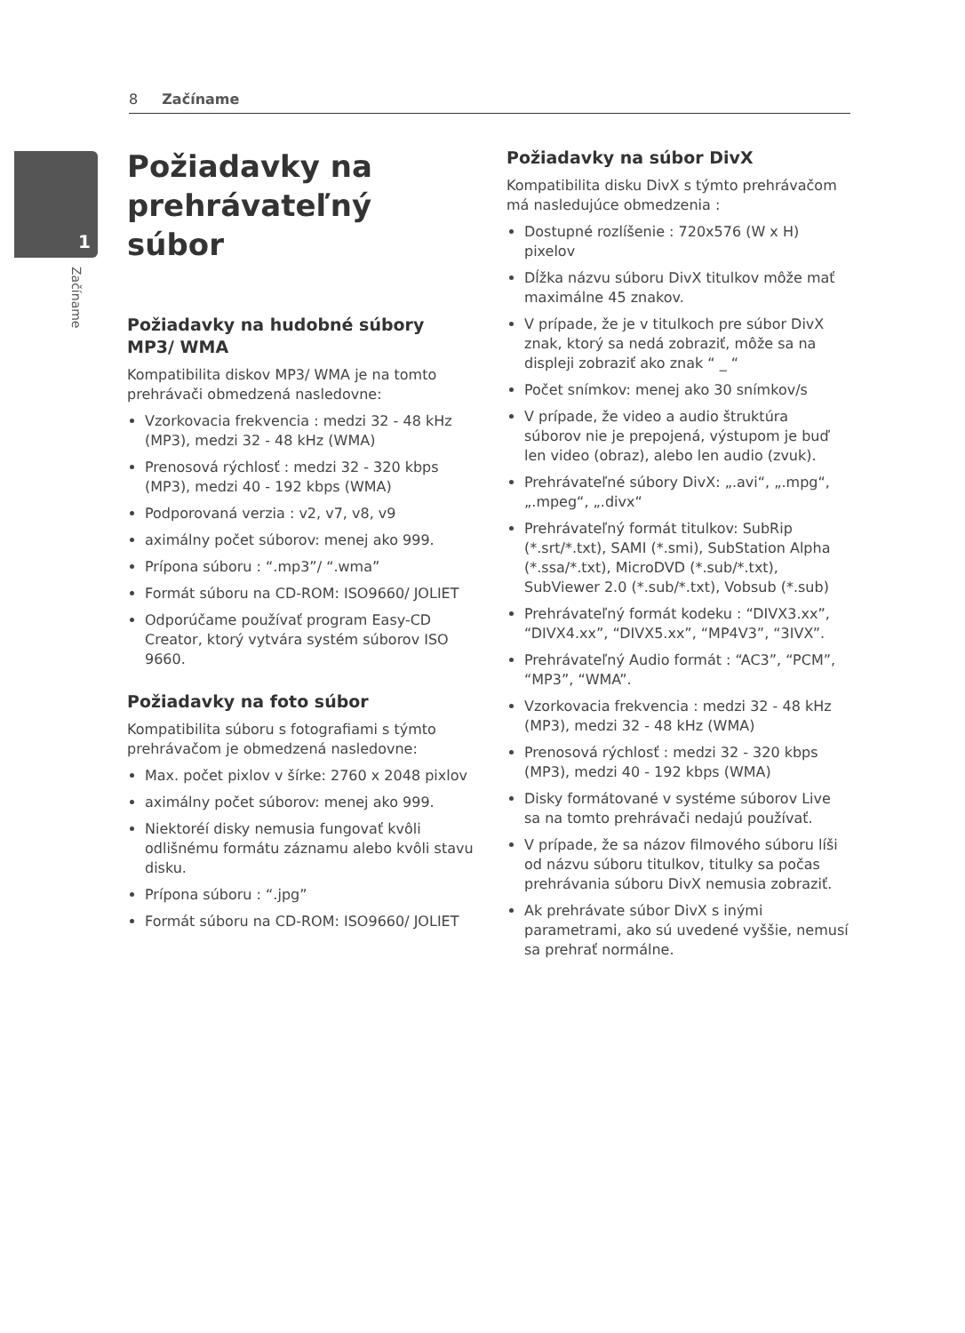8 Začíname
1
Začíname
Požiadavky na prehrávateľný súbor
Požiadavky na hudobné súbory MP3/ WMA
Kompatibilita diskov MP3/ WMA je na tomto prehrávači obmedzená nasledovne:
Vzorkovacia frekvencia : medzi 32 - 48 kHz (MP3), medzi 32 - 48 kHz (WMA)
Prenosová rýchlosť : medzi 32 - 320 kbps (MP3), medzi 40 - 192 kbps (WMA)
Podporovaná verzia : v2, v7, v8, v9
aximálny počet súborov: menej ako 999.
Prípona súboru : “.mp3”/ “.wma”
Formát súboru na CD-ROM: ISO9660/ JOLIET
Odporúčame používať program Easy-CD Creator, ktorý vytvára systém súborov ISO 9660.
Požiadavky na foto súbor
Kompatibilita súboru s fotografiami s týmto prehrávačom je obmedzená nasledovne:
Max. počet pixlov v šírke: 2760 x 2048 pixlov
aximálny počet súborov: menej ako 999.
Niektoréí disky nemusia fungovať kvôli odlišnému formátu záznamu alebo kvôli stavu disku.
Prípona súboru : “.jpg”
Formát súboru na CD-ROM: ISO9660/ JOLIET
Požiadavky na súbor DivX
Kompatibilita disku DivX s týmto prehrávačom má nasledujúce obmedzenia :
Dostupné rozlíšenie : 720x576 (W x H) pixelov
Dĺžka názvu súboru DivX titulkov môže mať maximálne 45 znakov.
V prípade, že je v titulkoch pre súbor DivX znak, ktorý sa nedá zobraziť, môže sa na displeji zobraziť ako znak “ _ “
Počet snímkov: menej ako 30 snímkov/s
V prípade, že video a audio štruktúra súborov nie je prepojená, výstupom je buď len video (obraz), alebo len audio (zvuk).
Prehrávateľné súbory DivX: „.avi“, „.mpg“, „.mpeg“, „.divx“
Prehrávateľný formát titulkov: SubRip (*.srt/*.txt), SAMI (*.smi), SubStation Alpha (*.ssa/*.txt), MicroDVD (*.sub/*.txt), SubViewer 2.0 (*.sub/*.txt), Vobsub (*.sub)
Prehrávateľný formát kodeku : “DIVX3.xx”, “DIVX4.xx”, “DIVX5.xx”, “MP4V3”, “3IVX”.
Prehrávateľný Audio formát : “AC3”, “PCM”, “MP3”, “WMA”.
Vzorkovacia frekvencia : medzi 32 - 48 kHz (MP3), medzi 32 - 48 kHz (WMA)
Prenosová rýchlosť : medzi 32 - 320 kbps (MP3), medzi 40 - 192 kbps (WMA)
Disky formátované v systéme súborov Live sa na tomto prehrávači nedajú používať.
V prípade, že sa názov filmového súboru líši od názvu súboru titulkov, titulky sa počas prehrávania súboru DivX nemusia zobraziť.
Ak prehrávate súbor DivX s inými parametrami, ako sú uvedené vyššie, nemusí sa prehrať normálne.